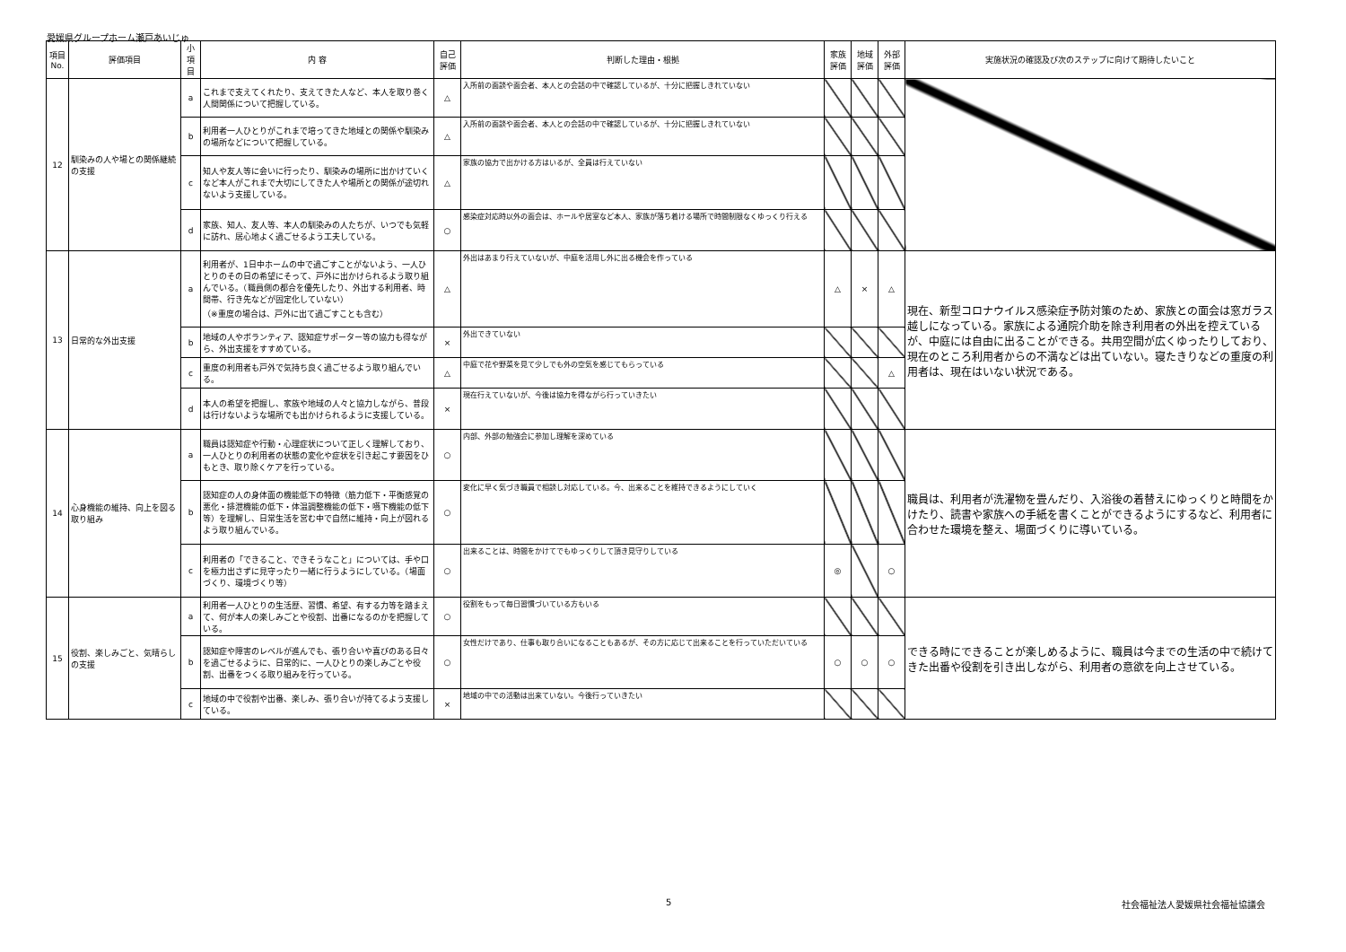愛媛県グループホーム瀬戸あいじゅ
| 項目No. | 評価項目 | 小項目 | 内 容 | 自己評価 | 判断した理由・根拠 | 家族評価 | 地域評価 | 外部評価 | 実施状況の確認及び次のステップに向けて期待したいこと |
| --- | --- | --- | --- | --- | --- | --- | --- | --- | --- |
| 12 | 馴染みの人や場との関係継続の支援 | a | これまで支えてくれたり、支えてきた人など、本人を取り巻く人間関係について把握している。 | △ | 入所前の面談や面会者、本人との会話の中で確認しているが、十分に把握しきれていない | | | | |
| | | b | 利用者一人ひとりがこれまで培ってきた地域との関係や馴染みの場所などについて把握している。 | △ | 入所前の面談や面会者、本人との会話の中で確認しているが、十分に把握しきれていない | | | | |
| | | c | 知人や友人等に会いに行ったり、馴染みの場所に出かけていくなど本人がこれまで大切にしてきた人や場所との関係が途切れないよう支援している。 | △ | 家族の協力で出かける方はいるが、全員は行えていない | | | | |
| | | d | 家族、知人、友人等、本人の馴染みの人たちが、いつでも気軽に訪れ、居心地よく過ごせるよう工夫している。 | ○ | 感染症対応時以外の面会は、ホールや居室など本人、家族が落ち着ける場所で時間制限なくゆっくり行える | | | | |
| 13 | 日常的な外出支援 | a | 利用者が、1日中ホームの中で過ごすことがないよう、一人ひとりのその日の希望にそって、戸外に出かけられるよう取り組んでいる。（職員側の都合を優先したり、外出する利用者、時間帯、行き先などが固定化していない） （※重度の場合は、戸外に出て過ごすことも含む） | △ | 外出はあまり行えていないが、中庭を活用し外に出る機会を作っている | △ | × | △ | 現在、新型コロナウイルス感染症予防対策のため、家族との面会は窓ガラス越しになっている。家族による通院介助を除き利用者の外出を控えているが、中庭には自由に出ることができる。共用空間が広くゆったりしており、現在のところ利用者からの不満などは出ていない。寝たきりなどの重度の利用者は、現在はいない状況である。 |
| | | b | 地域の人やボランティア、認知症サポーター等の協力も得ながら、外出支援をすすめている。 | × | 外出できていない | | | | |
| | | c | 重度の利用者も戸外で気持ち良く過ごせるよう取り組んでいる。 | △ | 中庭で花や野菜を見て少しでも外の空気を感じてもらっている | | | △ | |
| | | d | 本人の希望を把握し、家族や地域の人々と協力しながら、普段は行けないような場所でも出かけられるように支援している。 | × | 現在行えていないが、今後は協力を得ながら行っていきたい | | | | |
| 14 | 心身機能の維持、向上を図る取り組み | a | 職員は認知症や行動・心理症状について正しく理解しており、一人ひとりの利用者の状態の変化や症状を引き起こす要因をひもとき、取り除くケアを行っている。 | ○ | 内部、外部の勉強会に参加し理解を深めている | | | | 職員は、利用者が洗濯物を畳んだり、入浴後の着替えにゆっくりと時間をかけたり、読書や家族への手紙を書くことができるようにするなど、利用者に合わせた環境を整え、場面づくりに導いている。 |
| | | b | 認知症の人の身体面の機能低下の特徴（筋力低下・平衡感覚の悪化・排泄機能の低下・体温調整機能の低下・嚥下機能の低下等）を理解し、日常生活を営む中で自然に維持・向上が図れるよう取り組んでいる。 | ○ | 変化に早く気づき職員で相談し対応している。今、出来ることを維持できるようにしていく | | | | |
| | | c | 利用者の「できること、できそうなこと」については、手や口を極力出さずに見守ったり一緒に行うようにしている。（場面づくり、環境づくり等） | ○ | 出来ることは、時間をかけてでもゆっくりして頂き見守りしている | ◎ | | ○ | |
| 15 | 役割、楽しみごと、気晴らしの支援 | a | 利用者一人ひとりの生活歴、習慣、希望、有する力等を踏まえて、何が本人の楽しみごとや役割、出番になるのかを把握している。 | ○ | 役割をもって毎日習慣づいている方もいる | | | | できる時にできることが楽しめるように、職員は今までの生活の中で続けてきた出番や役割を引き出しながら、利用者の意欲を向上させている。 |
| | | b | 認知症や障害のレベルが進んでも、張り合いや喜びのある日々を過ごせるように、日常的に、一人ひとりの楽しみごとや役割、出番をつくる取り組みを行っている。 | ○ | 女性だけであり、仕事も取り合いになることもあるが、その方に応じて出来ることを行っていただいている | ○ | ○ | ○ | |
| | | c | 地域の中で役割や出番、楽しみ、張り合いが持てるよう支援している。 | × | 地域の中での活動は出来ていない。今後行っていきたい | | | | |
5 社会福祉法人愛媛県社会福祉協議会